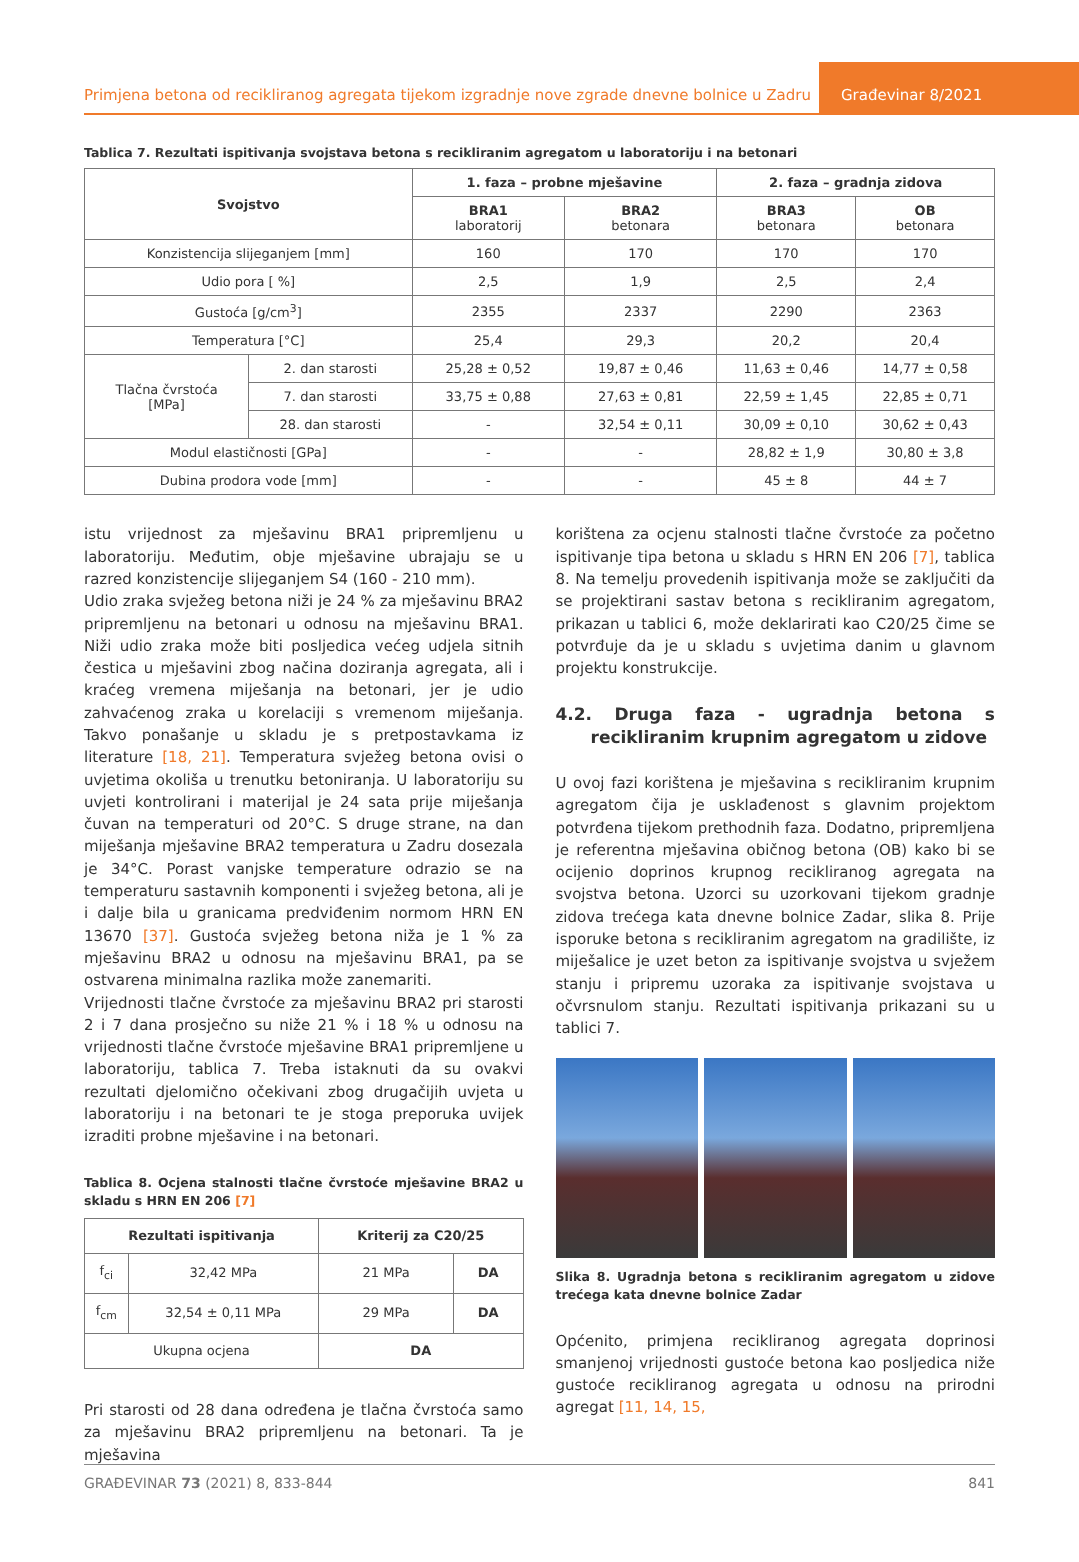Primjena betona od recikliranog agregata tijekom izgradnje nove zgrade dnevne bolnice u Zadru
Građevinar 8/2021
Tablica 7. Rezultati ispitivanja svojstava betona s recikliranim agregatom u laboratoriju i na betonari
| Svojstvo | | 1. faza – probne mješavine | | 2. faza – gradnja zidova | |
| --- | --- | --- | --- | --- | --- |
| | | BRA1 laboratorij | BRA2 betonara | BRA3 betonara | OB betonara |
| Konzistencija slijeganjem [mm] | | 160 | 170 | 170 | 170 |
| Udio pora [ %] | | 2,5 | 1,9 | 2,5 | 2,4 |
| Gustoća [g/cm<sup>3</sup>] | | 2355 | 2337 | 2290 | 2363 |
| Temperatura [°C] | | 25,4 | 29,3 | 20,2 | 20,4 |
| Tlačna čvrstoća [MPa] | 2. dan starosti | 25,28 ± 0,52 | 19,87 ± 0,46 | 11,63 ± 0,46 | 14,77 ± 0,58 |
| | 7. dan starosti | 33,75 ± 0,88 | 27,63 ± 0,81 | 22,59 ± 1,45 | 22,85 ± 0,71 |
| | 28. dan starosti | - | 32,54 ± 0,11 | 30,09 ± 0,10 | 30,62 ± 0,43 |
| Modul elastičnosti [GPa] | | - | - | 28,82 ± 1,9 | 30,80 ± 3,8 |
| Dubina prodora vode [mm] | | - | - | 45 ± 8 | 44 ± 7 |
istu vrijednost za mješavinu BRA1 pripremljenu u laboratoriju. Međutim, obje mješavine ubrajaju se u razred konzistencije slijeganjem S4 (160 - 210 mm).
Udio zraka svježeg betona niži je 24 % za mješavinu BRA2 pripremljenu na betonari u odnosu na mješavinu BRA1. Niži udio zraka može biti posljedica većeg udjela sitnih čestica u mješavini zbog načina doziranja agregata, ali i kraćeg vremena miješanja na betonari, jer je udio zahvaćenog zraka u korelaciji s vremenom miješanja. Takvo ponašanje u skladu je s pretpostavkama iz literature [18, 21]. Temperatura svježeg betona ovisi o uvjetima okoliša u trenutku betoniranja. U laboratoriju su uvjeti kontrolirani i materijal je 24 sata prije miješanja čuvan na temperaturi od 20°C. S druge strane, na dan miješanja mješavine BRA2 temperatura u Zadru dosezala je 34°C. Porast vanjske temperature odrazio se na temperaturu sastavnih komponenti i svježeg betona, ali je i dalje bila u granicama predviđenim normom HRN EN 13670 [37]. Gustoća svježeg betona niža je 1 % za mješavinu BRA2 u odnosu na mješavinu BRA1, pa se ostvarena minimalna razlika može zanemariti.
Vrijednosti tlačne čvrstoće za mješavinu BRA2 pri starosti 2 i 7 dana prosječno su niže 21 % i 18 % u odnosu na vrijednosti tlačne čvrstoće mješavine BRA1 pripremljene u laboratoriju, tablica 7. Treba istaknuti da su ovakvi rezultati djelomično očekivani zbog drugačijih uvjeta u laboratoriju i na betonari te je stoga preporuka uvijek izraditi probne mješavine i na betonari.
Tablica 8. Ocjena stalnosti tlačne čvrstoće mješavine BRA2 u skladu s HRN EN 206 [7]
| Rezultati ispitivanja | | Kriterij za C20/25 | |
| --- | --- | --- | --- |
| f<sub>ci</sub> | 32,42 MPa | 21 MPa | DA |
| f<sub>cm</sub> | 32,54 ± 0,11 MPa | 29 MPa | DA |
| Ukupna ocjena | | DA | |
Pri starosti od 28 dana određena je tlačna čvrstoća samo za mješavinu BRA2 pripremljenu na betonari. Ta je mješavina
korištena za ocjenu stalnosti tlačne čvrstoće za početno ispitivanje tipa betona u skladu s HRN EN 206 [7], tablica 8. Na temelju provedenih ispitivanja može se zaključiti da se projektirani sastav betona s recikliranim agregatom, prikazan u tablici 6, može deklarirati kao C20/25 čime se potvrđuje da je u skladu s uvjetima danim u glavnom projektu konstrukcije.
4.2. Druga faza - ugradnja betona s recikliranim krupnim agregatom u zidove
U ovoj fazi korištena je mješavina s recikliranim krupnim agregatom čija je usklađenost s glavnim projektom potvrđena tijekom prethodnih faza. Dodatno, pripremljena je referentna mješavina običnog betona (OB) kako bi se ocijenio doprinos krupnog recikliranog agregata na svojstva betona. Uzorci su uzorkovani tijekom gradnje zidova trećega kata dnevne bolnice Zadar, slika 8. Prije isporuke betona s recikliranim agregatom na gradilište, iz miješalice je uzet beton za ispitivanje svojstva u svježem stanju i pripremu uzoraka za ispitivanje svojstava u očvrsnulom stanju. Rezultati ispitivanja prikazani su u tablici 7.
Slika 8. Ugradnja betona s recikliranim agregatom u zidove trećega kata dnevne bolnice Zadar
Općenito, primjena recikliranog agregata doprinosi smanjenoj vrijednosti gustoće betona kao posljedica niže gustoće recikliranog agregata u odnosu na prirodni agregat [11, 14, 15,
GRAĐEVINAR 73 (2021) 8, 833-844 841